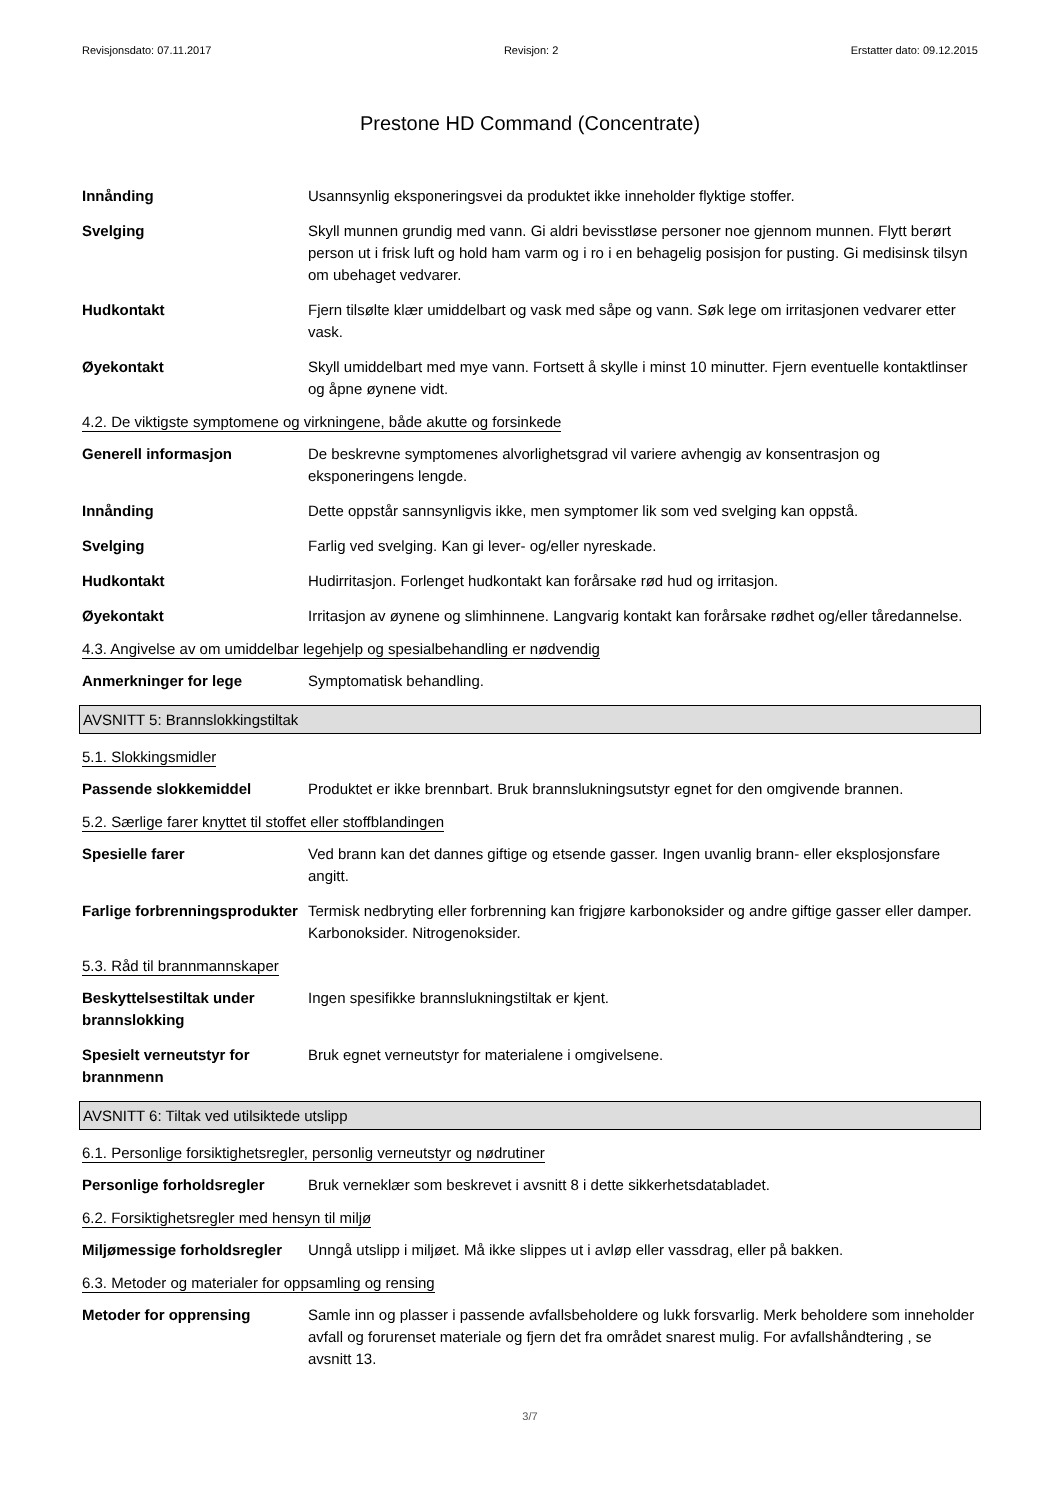Revisjonsdato: 07.11.2017 Revisjon: 2 Erstatter dato: 09.12.2015
Prestone HD Command (Concentrate)
Innånding Usannsynlig eksponeringsvei da produktet ikke inneholder flyktige stoffer.
Svelging Skyll munnen grundig med vann. Gi aldri bevisstløse personer noe gjennom munnen. Flytt berørt person ut i frisk luft og hold ham varm og i ro i en behagelig posisjon for pusting. Gi medisinsk tilsyn om ubehaget vedvarer.
Hudkontakt Fjern tilsølte klær umiddelbart og vask med såpe og vann. Søk lege om irritasjonen vedvarer etter vask.
Øyekontakt Skyll umiddelbart med mye vann. Fortsett å skylle i minst 10 minutter. Fjern eventuelle kontaktlinser og åpne øynene vidt.
4.2. De viktigste symptomene og virkningene, både akutte og forsinkede
Generell informasjon De beskrevne symptomenes alvorlighetsgrad vil variere avhengig av konsentrasjon og eksponeringens lengde.
Innånding Dette oppstår sannsynligvis ikke, men symptomer lik som ved svelging kan oppstå.
Svelging Farlig ved svelging. Kan gi lever- og/eller nyreskade.
Hudkontakt Hudirritasjon. Forlenget hudkontakt kan forårsake rød hud og irritasjon.
Øyekontakt Irritasjon av øynene og slimhinnene. Langvarig kontakt kan forårsake rødhet og/eller tåredannelse.
4.3. Angivelse av om umiddelbar legehjelp og spesialbehandling er nødvendig
Anmerkninger for lege Symptomatisk behandling.
AVSNITT 5: Brannslokkingstiltak
5.1. Slokkingsmidler
Passende slokkemiddel Produktet er ikke brennbart. Bruk brannslukningsutstyr egnet for den omgivende brannen.
5.2. Særlige farer knyttet til stoffet eller stoffblandingen
Spesielle farer Ved brann kan det dannes giftige og etsende gasser. Ingen uvanlig brann- eller eksplosjonsfare angitt.
Farlige forbrenningsprodukter
Termisk nedbryting eller forbrenning kan frigjøre karbonoksider og andre giftige gasser eller damper. Karbonoksider. Nitrogenoksider.
5.3. Råd til brannmannskaper
Beskyttelsestiltak under brannslokking
Ingen spesifikke brannslukningstiltak er kjent.
Spesielt verneutstyr for brannmenn
Bruk egnet verneutstyr for materialene i omgivelsene.
AVSNITT 6: Tiltak ved utilsiktede utslipp
6.1. Personlige forsiktighetsregler, personlig verneutstyr og nødrutiner
Personlige forholdsregler Bruk verneklær som beskrevet i avsnitt 8 i dette sikkerhetsdatabladet.
6.2. Forsiktighetsregler med hensyn til miljø
Miljømessige forholdsregler
Unngå utslipp i miljøet. Må ikke slippes ut i avløp eller vassdrag, eller på bakken.
6.3. Metoder og materialer for oppsamling og rensing
Metoder for opprensing Samle inn og plasser i passende avfallsbeholdere og lukk forsvarlig. Merk beholdere som inneholder avfall og forurenset materiale og fjern det fra området snarest mulig. For avfallshåndtering , se avsnitt 13.
3/7